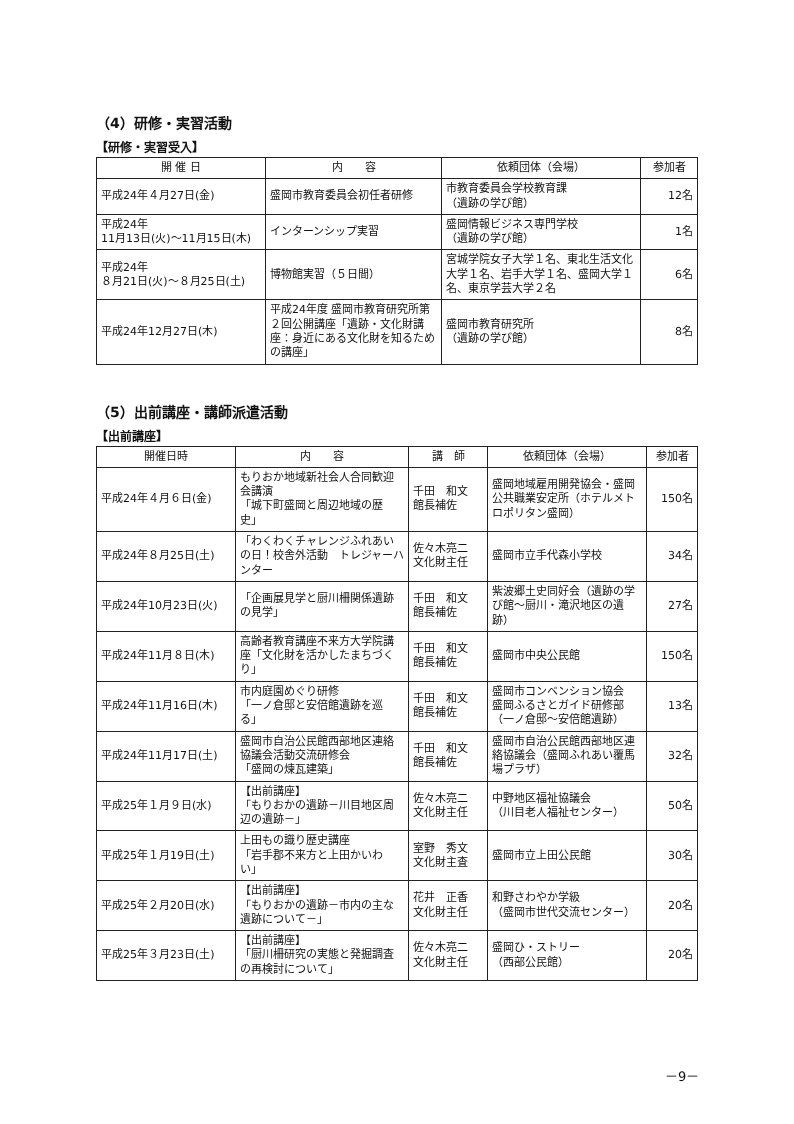（4）研修・実習活動
【研修・実習受入】
| 開 催 日 | 内 容 | 依頼団体（会場） | 参加者 |
| --- | --- | --- | --- |
| 平成24年４月27日(金) | 盛岡市教育委員会初任者研修 | 市教育委員会学校教育課 （遺跡の学び館） | 12名 |
| 平成24年 11月13日(火)～11月15日(木) | インターンシップ実習 | 盛岡情報ビジネス専門学校 （遺跡の学び館） | 1名 |
| 平成24年 ８月21日(火)～８月25日(土) | 博物館実習（５日間） | 宮城学院女子大学１名、東北生活文化大学１名、岩手大学１名、盛岡大学１名、東京学芸大学２名 | 6名 |
| 平成24年12月27日(木) | 平成24年度 盛岡市教育研究所第２回公開講座「遺跡・文化財講座：身近にある文化財を知るための講座」 | 盛岡市教育研究所 （遺跡の学び館） | 8名 |
（5）出前講座・講師派遣活動
【出前講座】
| 開催日時 | 内 容 | 講 師 | 依頼団体（会場） | 参加者 |
| --- | --- | --- | --- | --- |
| 平成24年４月６日(金) | もりおか地域新社会人合同歓迎会講演 「城下町盛岡と周辺地域の歴史」 | 千田 和文 館長補佐 | 盛岡地域雇用開発協会・盛岡公共職業安定所（ホテルメトロポリタン盛岡） | 150名 |
| 平成24年８月25日(土) | 「わくわくチャレンジふれあいの日！校舎外活動 トレジャーハンター | 佐々木亮二 文化財主任 | 盛岡市立手代森小学校 | 34名 |
| 平成24年10月23日(火) | 「企画展見学と厨川柵関係遺跡の見学」 | 千田 和文 館長補佐 | 紫波郷土史同好会（遺跡の学び館～厨川・滝沢地区の遺跡） | 27名 |
| 平成24年11月８日(木) | 高齢者教育講座不来方大学院講座「文化財を活かしたまちづくり」 | 千田 和文 館長補佐 | 盛岡市中央公民館 | 150名 |
| 平成24年11月16日(木) | 市内庭園めぐり研修 「一ノ倉邸と安倍館遺跡を巡る」 | 千田 和文 館長補佐 | 盛岡市コンベンション協会 盛岡ふるさとガイド研修部（一ノ倉邸～安倍館遺跡） | 13名 |
| 平成24年11月17日(土) | 盛岡市自治公民館西部地区連絡協議会活動交流研修会 「盛岡の煉瓦建築」 | 千田 和文 館長補佐 | 盛岡市自治公民館西部地区連絡協議会（盛岡ふれあい覆馬場プラザ） | 32名 |
| 平成25年１月９日(水) | 【出前講座】 「もりおかの遺跡－川目地区周辺の遺跡－」 | 佐々木亮二 文化財主任 | 中野地区福祉協議会 （川目老人福祉センター） | 50名 |
| 平成25年１月19日(土) | 上田もの識り歴史講座 「岩手郡不来方と上田かいわい」 | 室野 秀文 文化財主査 | 盛岡市立上田公民館 | 30名 |
| 平成25年２月20日(水) | 【出前講座】 「もりおかの遺跡－市内の主な遺跡について－」 | 花井 正香 文化財主任 | 和野さわやか学級 （盛岡市世代交流センター） | 20名 |
| 平成25年３月23日(土) | 【出前講座】 「厨川柵研究の実態と発掘調査の再検討について」 | 佐々木亮二 文化財主任 | 盛岡ひ・ストリー （西部公民館） | 20名 |
－9－